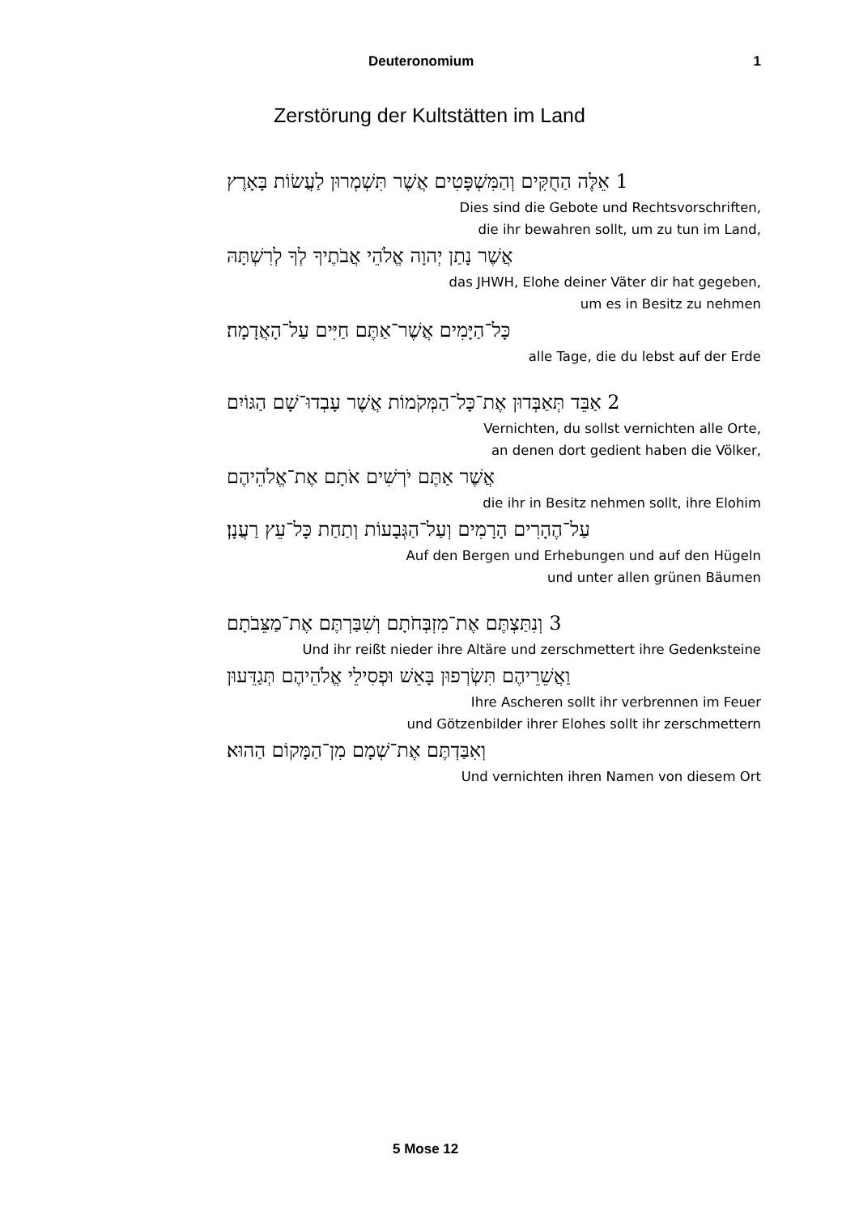Deuteronomium 1
Zerstörung der Kultstätten im Land
1 אֵלֶּה הַחֻקִּים וְהַמִּשְׁפָּטִים אֲשֶׁר תִּשְׁמְרוּן לַעֲשׂוֹת בָּאָרֶץ
Dies sind die Gebote und Rechtsvorschriften,
die ihr bewahren sollt, um zu tun im Land,
אֲשֶׁר נָתַן יְהוָה אֱלֹהֵי אֲבֹתֶיךָ לְךָ לְרִשְׁתָּהּ
das JHWH, Elohe deiner Väter dir hat gegeben,
um es in Besitz zu nehmen
כָּל־הַיָּמִים אֲשֶׁר־אַתֶּם חַיִּים עַל־הָאֲדָמָה׃
alle Tage, die du lebst auf der Erde
2 אַבֵּד תְּאַבְּדוּן אֶת־כָּל־הַמְּקֹמוֹת אֲשֶׁר עָבְדוּ־שָׁם הַגּוֹיִם
Vernichten, du sollst vernichten alle Orte,
an denen dort gedient haben die Völker,
אֲשֶׁר אַתֶּם יֹרְשִׁים אֹתָם אֶת־אֱלֹהֵיהֶם
die ihr in Besitz nehmen sollt, ihre Elohim
עַל־הֶהָרִים הָרָמִים וְעַל־הַגְּבָעוֹת וְתַחַת כָּל־עֵץ רַעֲנָן׃
Auf den Bergen und Erhebungen und auf den Hügeln
und unter allen grünen Bäumen
3 וְנִתַּצְתֶּם אֶת־מִזְבְּחֹתָם וְשִׁבַּרְתֶּם אֶת־מַצֵּבֹתָם
Und ihr reißt nieder ihre Altäre und zerschmettert ihre Gedenksteine
וַאֲשֵׁרֵיהֶם תִּשְׂרְפוּן בָּאֵשׁ וּפְסִילֵי אֱלֹהֵיהֶם תְּגַדֵּעוּן
Ihre Ascheren sollt ihr verbrennen im Feuer
und Götzenbilder ihrer Elohes sollt ihr zerschmettern
וְאִבַּדְתֶּם אֶת־שְׁמָם מִן־הַמָּקוֹם הַהוּא׃
Und vernichten ihren Namen von diesem Ort
5 Mose 12